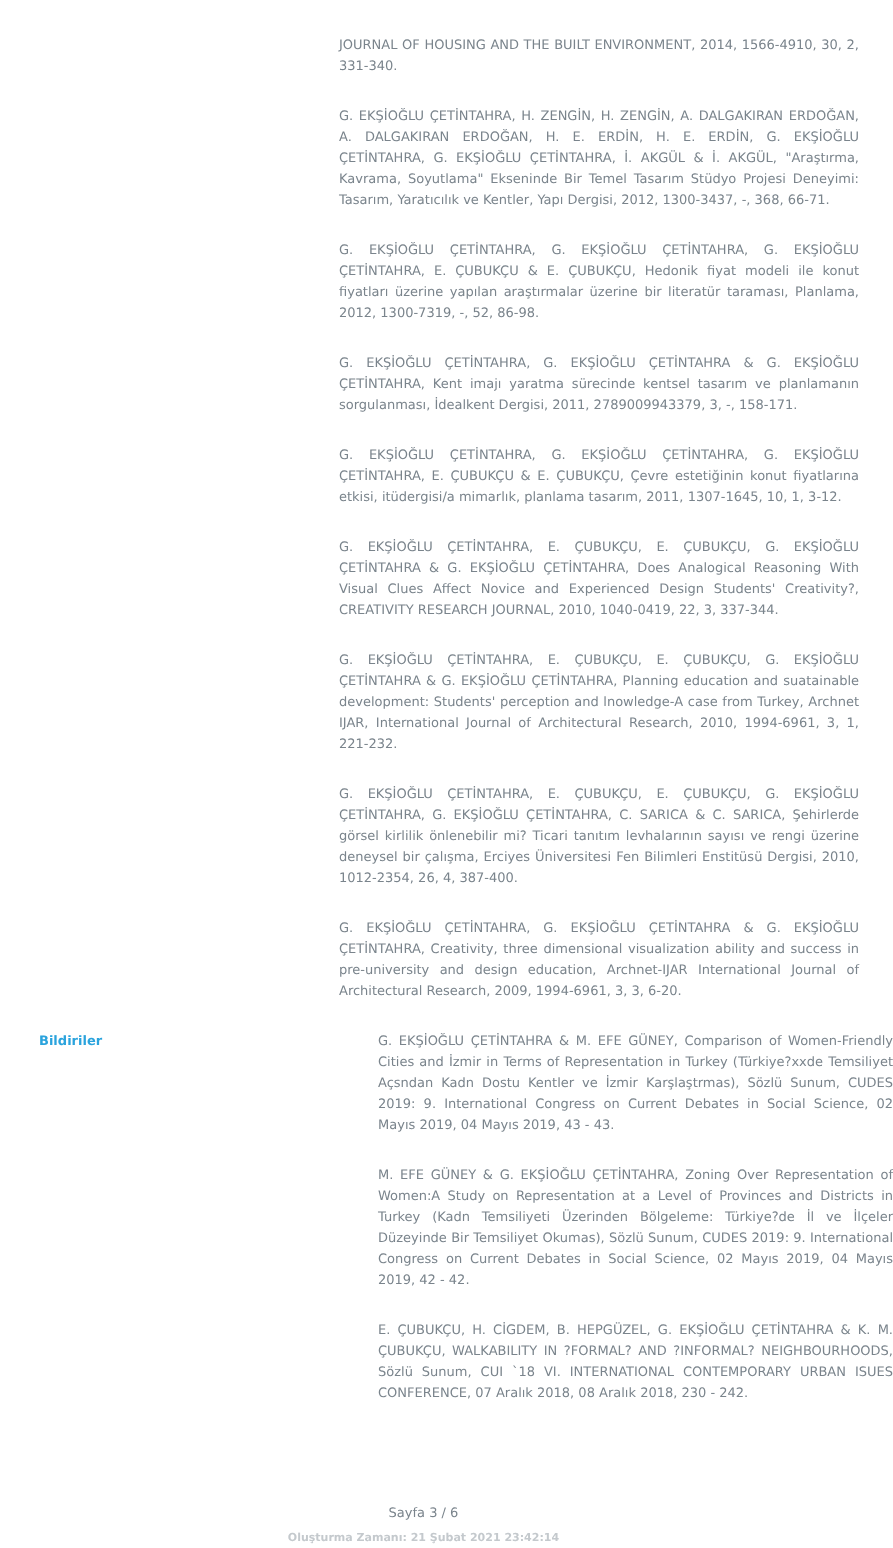JOURNAL OF HOUSING AND THE BUILT ENVIRONMENT, 2014, 1566-4910, 30, 2, 331-340.
G. EKŞİOĞLU ÇETİNTAHRA, H. ZENGİN, H. ZENGİN, A. DALGAKIRAN ERDOĞAN, A. DALGAKIRAN ERDOĞAN, H. E. ERDİN, H. E. ERDİN, G. EKŞİOĞLU ÇETİNTAHRA, G. EKŞİOĞLU ÇETİNTAHRA, İ. AKGÜL & İ. AKGÜL, "Araştırma, Kavrama, Soyutlama" Ekseninde Bir Temel Tasarım Stüdyo Projesi Deneyimi: Tasarım, Yaratıcılık ve Kentler, Yapı Dergisi, 2012, 1300-3437, -, 368, 66-71.
G. EKŞİOĞLU ÇETİNTAHRA, G. EKŞİOĞLU ÇETİNTAHRA, G. EKŞİOĞLU ÇETİNTAHRA, E. ÇUBUKÇU & E. ÇUBUKÇU, Hedonik fiyat modeli ile konut fiyatları üzerine yapılan araştırmalar üzerine bir literatür taraması, Planlama, 2012, 1300-7319, -, 52, 86-98.
G. EKŞİOĞLU ÇETİNTAHRA, G. EKŞİOĞLU ÇETİNTAHRA & G. EKŞİOĞLU ÇETİNTAHRA, Kent imajı yaratma sürecinde kentsel tasarım ve planlamanın sorgulanması, İdealkent Dergisi, 2011, 2789009943379, 3, -, 158-171.
G. EKŞİOĞLU ÇETİNTAHRA, G. EKŞİOĞLU ÇETİNTAHRA, G. EKŞİOĞLU ÇETİNTAHRA, E. ÇUBUKÇU & E. ÇUBUKÇU, Çevre estetiğinin konut fiyatlarına etkisi, itüdergisi/a mimarlık, planlama tasarım, 2011, 1307-1645, 10, 1, 3-12.
G. EKŞİOĞLU ÇETİNTAHRA, E. ÇUBUKÇU, E. ÇUBUKÇU, G. EKŞİOĞLU ÇETİNTAHRA & G. EKŞİOĞLU ÇETİNTAHRA, Does Analogical Reasoning With Visual Clues Affect Novice and Experienced Design Students' Creativity?, CREATIVITY RESEARCH JOURNAL, 2010, 1040-0419, 22, 3, 337-344.
G. EKŞİOĞLU ÇETİNTAHRA, E. ÇUBUKÇU, E. ÇUBUKÇU, G. EKŞİOĞLU ÇETİNTAHRA & G. EKŞİOĞLU ÇETİNTAHRA, Planning education and suatainable development: Students' perception and lnowledge-A case from Turkey, Archnet IJAR, International Journal of Architectural Research, 2010, 1994-6961, 3, 1, 221-232.
G. EKŞİOĞLU ÇETİNTAHRA, E. ÇUBUKÇU, E. ÇUBUKÇU, G. EKŞİOĞLU ÇETİNTAHRA, G. EKŞİOĞLU ÇETİNTAHRA, C. SARICA & C. SARICA, Şehirlerde görsel kirlilik önlenebilir mi? Ticari tanıtım levhalarının sayısı ve rengi üzerine deneysel bir çalışma, Erciyes Üniversitesi Fen Bilimleri Enstitüsü Dergisi, 2010, 1012-2354, 26, 4, 387-400.
G. EKŞİOĞLU ÇETİNTAHRA, G. EKŞİOĞLU ÇETİNTAHRA & G. EKŞİOĞLU ÇETİNTAHRA, Creativity, three dimensional visualization ability and success in pre-university and design education, Archnet-IJAR International Journal of Architectural Research, 2009, 1994-6961, 3, 3, 6-20.
Bildiriler G. EKŞİOĞLU ÇETİNTAHRA & M. EFE GÜNEY, Comparison of Women-Friendly Cities and İzmir in Terms of Representation in Turkey (Türkiye?xxde Temsiliyet Açsndan Kadn Dostu Kentler ve İzmir Karşlaştrmas), Sözlü Sunum, CUDES 2019: 9. International Congress on Current Debates in Social Science, 02 Mayıs 2019, 04 Mayıs 2019, 43 - 43.
M. EFE GÜNEY & G. EKŞİOĞLU ÇETİNTAHRA, Zoning Over Representation of Women:A Study on Representation at a Level of Provinces and Districts in Turkey (Kadn Temsiliyeti Üzerinden Bölgeleme: Türkiye?de İl ve İlçeler Düzeyinde Bir Temsiliyet Okumas), Sözlü Sunum, CUDES 2019: 9. International Congress on Current Debates in Social Science, 02 Mayıs 2019, 04 Mayıs 2019, 42 - 42.
E. ÇUBUKÇU, H. CİGDEM, B. HEPGÜZEL, G. EKŞİOĞLU ÇETİNTAHRA & K. M. ÇUBUKÇU, WALKABILITY IN ?FORMAL? AND ?INFORMAL? NEIGHBOURHOODS, Sözlü Sunum, CUI `18 VI. INTERNATIONAL CONTEMPORARY URBAN ISUES CONFERENCE, 07 Aralık 2018, 08 Aralık 2018, 230 - 242.
Sayfa 3 / 6
Oluşturma Zamanı: 21 Şubat 2021 23:42:14